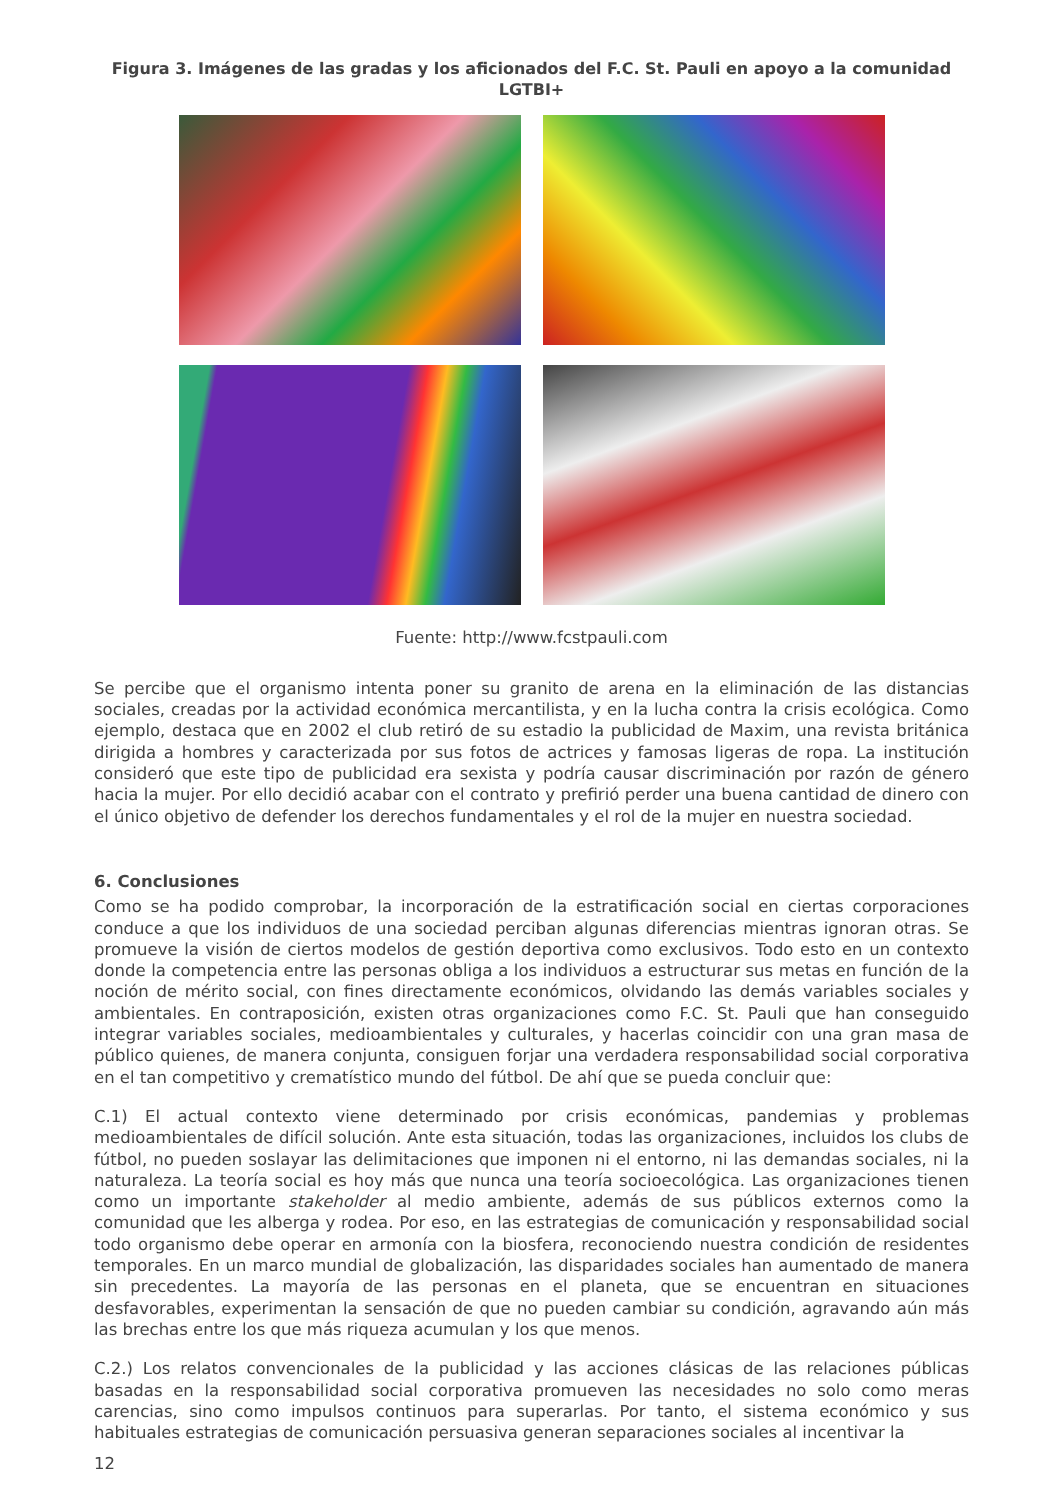Figura 3. Imágenes de las gradas y los aficionados del F.C. St. Pauli en apoyo a la comunidad LGTBI+
Fuente: http://www.fcstpauli.com
Se percibe que el organismo intenta poner su granito de arena en la eliminación de las distancias sociales, creadas por la actividad económica mercantilista, y en la lucha contra la crisis ecológica. Como ejemplo, destaca que en 2002 el club retiró de su estadio la publicidad de Maxim, una revista británica dirigida a hombres y caracterizada por sus fotos de actrices y famosas ligeras de ropa. La institución consideró que este tipo de publicidad era sexista y podría causar discriminación por razón de género hacia la mujer. Por ello decidió acabar con el contrato y prefirió perder una buena cantidad de dinero con el único objetivo de defender los derechos fundamentales y el rol de la mujer en nuestra sociedad.
6. Conclusiones
Como se ha podido comprobar, la incorporación de la estratificación social en ciertas corporaciones conduce a que los individuos de una sociedad perciban algunas diferencias mientras ignoran otras. Se promueve la visión de ciertos modelos de gestión deportiva como exclusivos. Todo esto en un contexto donde la competencia entre las personas obliga a los individuos a estructurar sus metas en función de la noción de mérito social, con fines directamente económicos, olvidando las demás variables sociales y ambientales. En contraposición, existen otras organizaciones como F.C. St. Pauli que han conseguido integrar variables sociales, medioambientales y culturales, y hacerlas coincidir con una gran masa de público quienes, de manera conjunta, consiguen forjar una verdadera responsabilidad social corporativa en el tan competitivo y crematístico mundo del fútbol. De ahí que se pueda concluir que:
C.1) El actual contexto viene determinado por crisis económicas, pandemias y problemas medioambientales de difícil solución. Ante esta situación, todas las organizaciones, incluidos los clubs de fútbol, no pueden soslayar las delimitaciones que imponen ni el entorno, ni las demandas sociales, ni la naturaleza. La teoría social es hoy más que nunca una teoría socioecológica. Las organizaciones tienen como un importante stakeholder al medio ambiente, además de sus públicos externos como la comunidad que les alberga y rodea. Por eso, en las estrategias de comunicación y responsabilidad social todo organismo debe operar en armonía con la biosfera, reconociendo nuestra condición de residentes temporales. En un marco mundial de globalización, las disparidades sociales han aumentado de manera sin precedentes. La mayoría de las personas en el planeta, que se encuentran en situaciones desfavorables, experimentan la sensación de que no pueden cambiar su condición, agravando aún más las brechas entre los que más riqueza acumulan y los que menos.
C.2.) Los relatos convencionales de la publicidad y las acciones clásicas de las relaciones públicas basadas en la responsabilidad social corporativa promueven las necesidades no solo como meras carencias, sino como impulsos continuos para superarlas. Por tanto, el sistema económico y sus habituales estrategias de comunicación persuasiva generan separaciones sociales al incentivar la
12